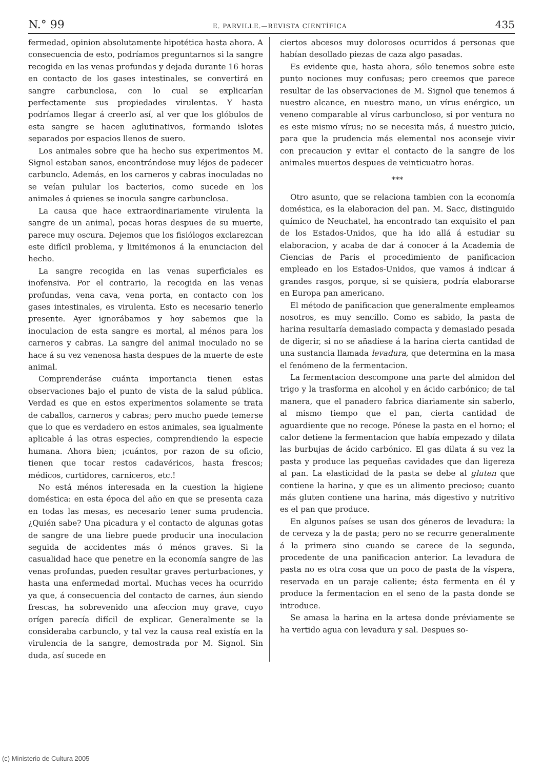N.° 99 E. PARVILLE.—REVISTA CIENTÍFICA 435
fermedad, opinion absolutamente hipotética hasta ahora. A consecuencia de esto, podríamos preguntarnos si la sangre recogida en las venas profundas y dejada durante 16 horas en contacto de los gases intestinales, se convertirá en sangre carbunclosa, con lo cual se explicarían perfectamente sus propiedades virulentas. Y hasta podríamos llegar á creerlo así, al ver que los glóbulos de esta sangre se hacen aglutinativos, formando islotes separados por espacios llenos de suero.
Los animales sobre que ha hecho sus experimentos M. Signol estaban sanos, encontrándose muy léjos de padecer carbunclo. Además, en los carneros y cabras inoculadas no se veían pulular los bacterios, como sucede en los animales á quienes se inocula sangre carbunclosa.
La causa que hace extraordinariamente virulenta la sangre de un animal, pocas horas despues de su muerte, parece muy oscura. Dejemos que los fisiólogos exclarezcan este difícil problema, y limitémonos á la enunciacion del hecho.
La sangre recogida en las venas superficiales es inofensiva. Por el contrario, la recogida en las venas profundas, vena cava, vena porta, en contacto con los gases intestinales, es virulenta. Esto es necesario tenerlo presente. Ayer ignorábamos y hoy sabemos que la inoculacion de esta sangre es mortal, al ménos para los carneros y cabras. La sangre del animal inoculado no se hace á su vez venenosa hasta despues de la muerte de este animal.
Comprenderáse cuánta importancia tienen estas observaciones bajo el punto de vista de la salud pública. Verdad es que en estos experimentos solamente se trata de caballos, carneros y cabras; pero mucho puede temerse que lo que es verdadero en estos animales, sea igualmente aplicable á las otras especies, comprendiendo la especie humana. Ahora bien; ¡cuántos, por razon de su oficio, tienen que tocar restos cadavéricos, hasta frescos; médicos, curtidores, carniceros, etc.!
No está ménos interesada en la cuestion la higiene doméstica: en esta época del año en que se presenta caza en todas las mesas, es necesario tener suma prudencia. ¿Quién sabe? Una picadura y el contacto de algunas gotas de sangre de una liebre puede producir una inoculacion seguida de accidentes más ó ménos graves. Si la casualidad hace que penetre en la economía sangre de las venas profundas, pueden resultar graves perturbaciones, y hasta una enfermedad mortal. Muchas veces ha ocurrido ya que, á consecuencia del contacto de carnes, áun siendo frescas, ha sobrevenido una afeccion muy grave, cuyo orígen parecía difícil de explicar. Generalmente se la consideraba carbunclo, y tal vez la causa real existía en la virulencia de la sangre, demostrada por M. Signol. Sin duda, así sucede en
ciertos abcesos muy dolorosos ocurridos á personas que habían desollado piezas de caza algo pasadas.
Es evidente que, hasta ahora, sólo tenemos sobre este punto nociones muy confusas; pero creemos que parece resultar de las observaciones de M. Signol que tenemos á nuestro alcance, en nuestra mano, un vírus enérgico, un veneno comparable al vírus carbuncloso, si por ventura no es este mismo vírus; no se necesita más, á nuestro juicio, para que la prudencia más elemental nos aconseje vivir con precaucion y evitar el contacto de la sangre de los animales muertos despues de veinticuatro horas.
***
Otro asunto, que se relaciona tambien con la economía doméstica, es la elaboracion del pan. M. Sacc, distinguido químico de Neuchatel, ha encontrado tan exquisito el pan de los Estados-Unidos, que ha ido allá á estudiar su elaboracion, y acaba de dar á conocer á la Academia de Ciencias de Paris el procedimiento de panificacion empleado en los Estados-Unidos, que vamos á indicar á grandes rasgos, porque, si se quisiera, podría elaborarse en Europa pan americano.
El método de panificacion que generalmente empleamos nosotros, es muy sencillo. Como es sabido, la pasta de harina resultaría demasiado compacta y demasiado pesada de digerir, si no se añadiese á la harina cierta cantidad de una sustancia llamada levadura, que determina en la masa el fenómeno de la fermentacion.
La fermentacion descompone una parte del almidon del trigo y la trasforma en alcohol y en ácido carbónico; de tal manera, que el panadero fabrica diariamente sin saberlo, al mismo tiempo que el pan, cierta cantidad de aguardiente que no recoge. Pónese la pasta en el horno; el calor detiene la fermentacion que había empezado y dilata las burbujas de ácido carbónico. El gas dilata á su vez la pasta y produce las pequeñas cavidades que dan ligereza al pan. La elasticidad de la pasta se debe al gluten que contiene la harina, y que es un alimento precioso; cuanto más gluten contiene una harina, más digestivo y nutritivo es el pan que produce.
En algunos países se usan dos géneros de levadura: la de cerveza y la de pasta; pero no se recurre generalmente á la primera sino cuando se carece de la segunda, procedente de una panificacion anterior. La levadura de pasta no es otra cosa que un poco de pasta de la víspera, reservada en un paraje caliente; ésta fermenta en él y produce la fermentacion en el seno de la pasta donde se introduce.
Se amasa la harina en la artesa donde préviamente se ha vertido agua con levadura y sal. Despues so-
(c) Ministerio de Cultura 2005